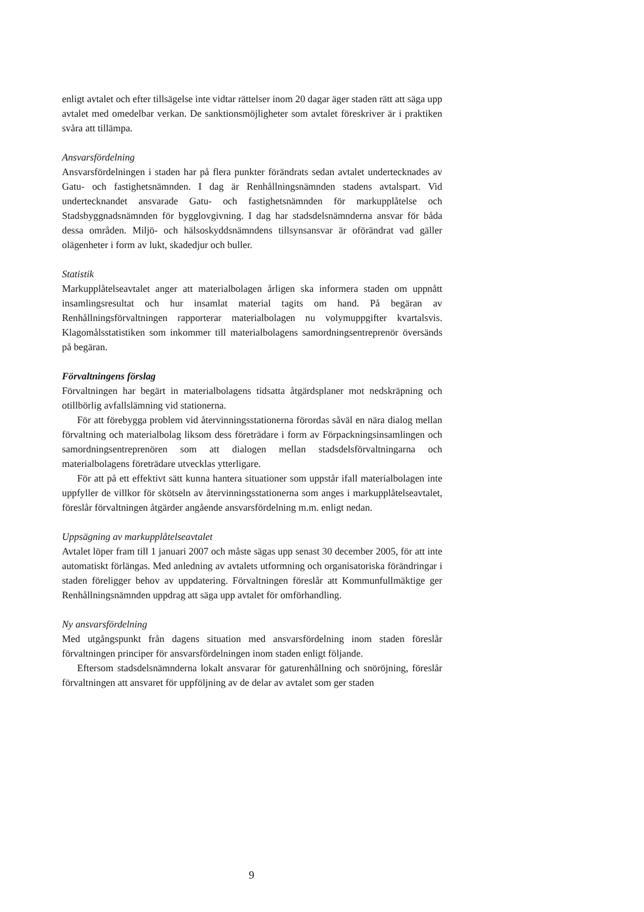enligt avtalet och efter tillsägelse inte vidtar rättelser inom 20 dagar äger staden rätt att säga upp avtalet med omedelbar verkan. De sanktionsmöjligheter som avtalet föreskriver är i praktiken svåra att tillämpa.
Ansvarsfördelning
Ansvarsfördelningen i staden har på flera punkter förändrats sedan avtalet undertecknades av Gatu- och fastighetsnämnden. I dag är Renhållningsnämnden stadens avtalspart. Vid undertecknandet ansvarade Gatu- och fastighetsnämnden för markupplåtelse och Stadsbyggnadsnämnden för bygglovgivning. I dag har stadsdelsnämnderna ansvar för båda dessa områden. Miljö- och hälsoskyddsnämndens tillsynsansvar är oförändrat vad gäller olägenheter i form av lukt, skadedjur och buller.
Statistik
Markupplåtelseavtalet anger att materialbolagen årligen ska informera staden om uppnått insamlingsresultat och hur insamlat material tagits om hand. På begäran av Renhållningsförvaltningen rapporterar materialbolagen nu volymuppgifter kvartalsvis. Klagomålsstatistiken som inkommer till materialbolagens samordningsentreprenör översänds på begäran.
Förvaltningens förslag
Förvaltningen har begärt in materialbolagens tidsatta åtgärdsplaner mot nedskräpning och otillbörlig avfallslämning vid stationerna.
För att förebygga problem vid återvinningsstationerna förordas såväl en nära dialog mellan förvaltning och materialbolag liksom dess företrädare i form av Förpackningsinsamlingen och samordningsentreprenören som att dialogen mellan stadsdelsförvaltningarna och materialbolagens företrädare utvecklas ytterligare.
För att på ett effektivt sätt kunna hantera situationer som uppstår ifall materialbolagen inte uppfyller de villkor för skötseln av återvinningsstationerna som anges i markupplåtelseavtalet, föreslår förvaltningen åtgärder angående ansvarsfördelning m.m. enligt nedan.
Uppsägning av markupplåtelseavtalet
Avtalet löper fram till 1 januari 2007 och måste sägas upp senast 30 december 2005, för att inte automatiskt förlängas. Med anledning av avtalets utformning och organisatoriska förändringar i staden föreligger behov av uppdatering. Förvaltningen föreslår att Kommunfullmäktige ger Renhållningsnämnden uppdrag att säga upp avtalet för omförhandling.
Ny ansvarsfördelning
Med utgångspunkt från dagens situation med ansvarsfördelning inom staden föreslår förvaltningen principer för ansvarsfördelningen inom staden enligt följande.
Eftersom stadsdelsnämnderna lokalt ansvarar för gaturenhållning och snöröjning, föreslår förvaltningen att ansvaret för uppföljning av de delar av avtalet som ger staden
9